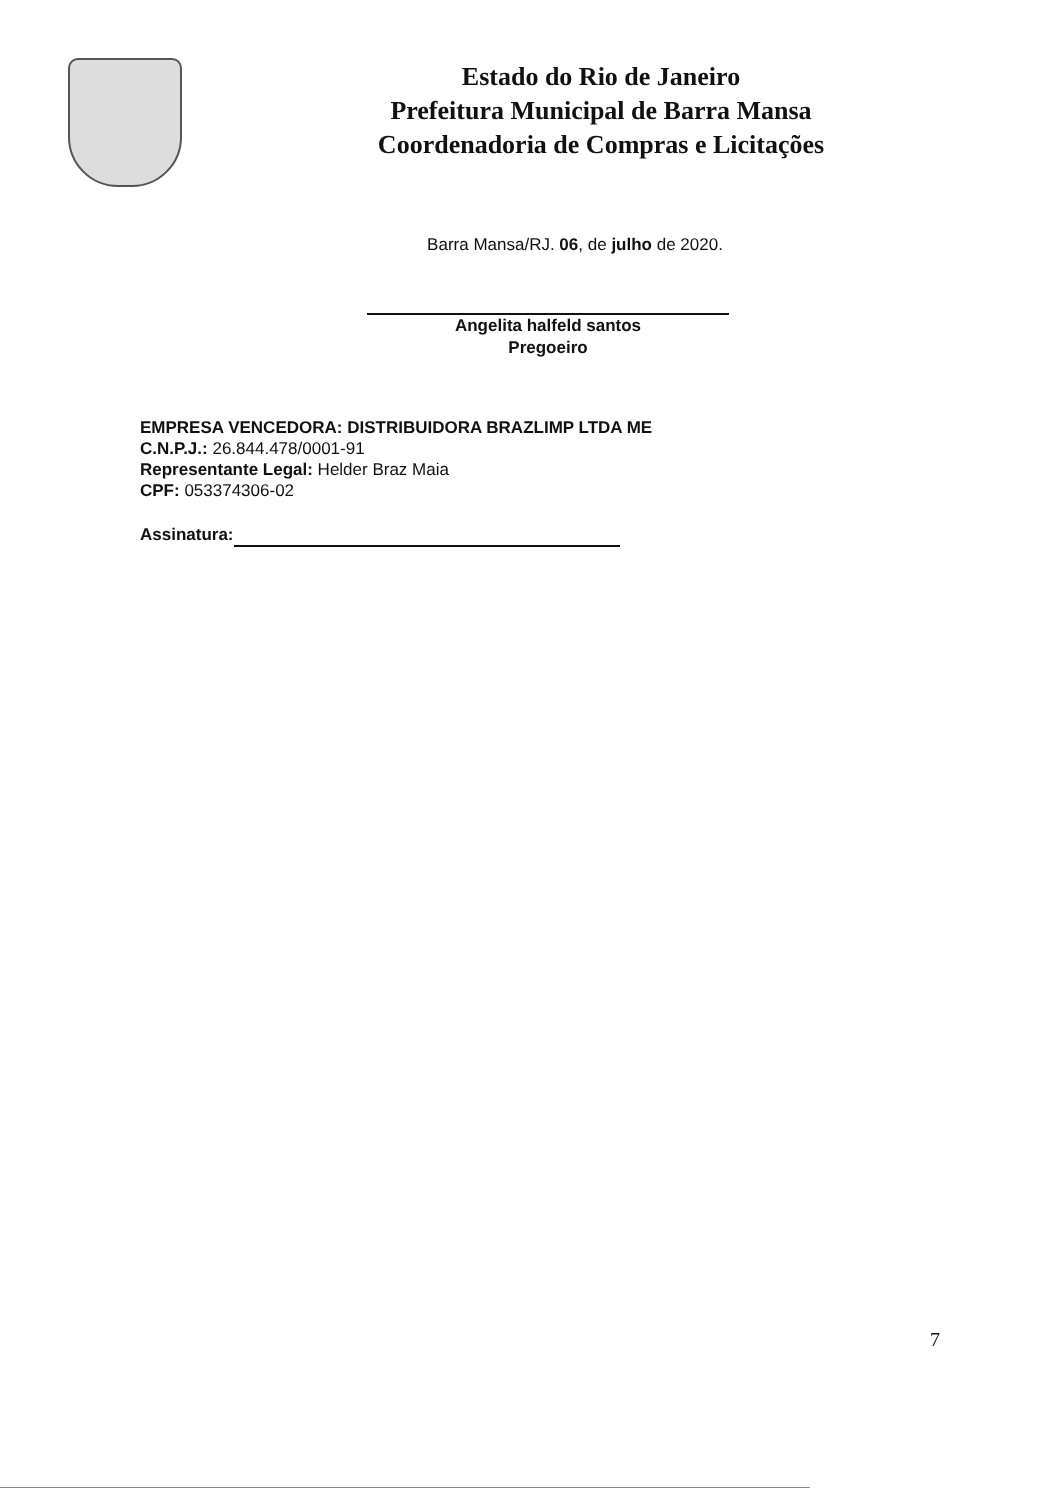Estado do Rio de Janeiro
Prefeitura Municipal de Barra Mansa
Coordenadoria de Compras e Licitações
Barra Mansa/RJ. 06, de julho de 2020.
Angelita halfeld santos
Pregoeiro
EMPRESA VENCEDORA: DISTRIBUIDORA BRAZLIMP LTDA ME
C.N.P.J.: 26.844.478/0001-91
Representante Legal: Helder Braz Maia
CPF: 053374306-02
Assinatura:
7